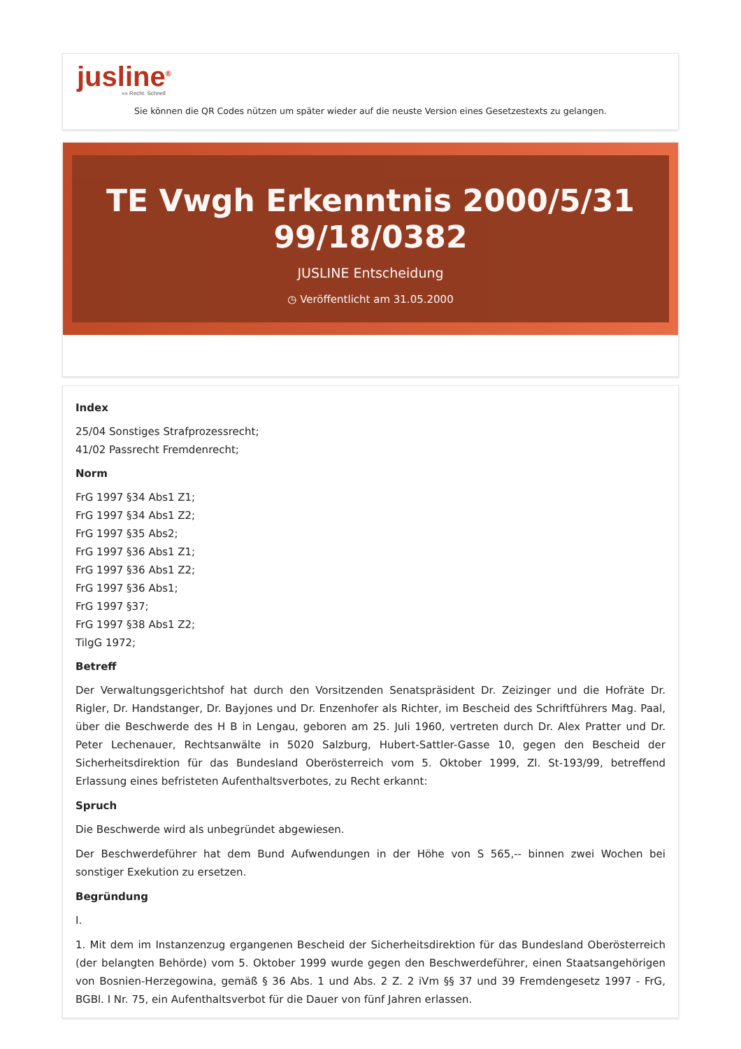jusline<sup>®</sup>
»» Recht. Schnell
Sie können die QR Codes nützen um später wieder auf die neuste Version eines Gesetzestexts zu gelangen.
TE Vwgh Erkenntnis 2000/5/31 99/18/0382
JUSLINE Entscheidung
◷ Veröffentlicht am 31.05.2000
Index
25/04 Sonstiges Strafprozessrecht;
41/02 Passrecht Fremdenrecht;
Norm
FrG 1997 §34 Abs1 Z1;
FrG 1997 §34 Abs1 Z2;
FrG 1997 §35 Abs2;
FrG 1997 §36 Abs1 Z1;
FrG 1997 §36 Abs1 Z2;
FrG 1997 §36 Abs1;
FrG 1997 §37;
FrG 1997 §38 Abs1 Z2;
TilgG 1972;
Betreff
Der Verwaltungsgerichtshof hat durch den Vorsitzenden Senatspräsident Dr. Zeizinger und die Hofräte Dr. Rigler, Dr. Handstanger, Dr. Bayjones und Dr. Enzenhofer als Richter, im Bescheid des Schriftführers Mag. Paal, über die Beschwerde des H B in Lengau, geboren am 25. Juli 1960, vertreten durch Dr. Alex Pratter und Dr. Peter Lechenauer, Rechtsanwälte in 5020 Salzburg, Hubert-Sattler-Gasse 10, gegen den Bescheid der Sicherheitsdirektion für das Bundesland Oberösterreich vom 5. Oktober 1999, Zl. St-193/99, betreffend Erlassung eines befristeten Aufenthaltsverbotes, zu Recht erkannt:
Spruch
Die Beschwerde wird als unbegründet abgewiesen.
Der Beschwerdeführer hat dem Bund Aufwendungen in der Höhe von S 565,-- binnen zwei Wochen bei sonstiger Exekution zu ersetzen.
Begründung
I.
1. Mit dem im Instanzenzug ergangenen Bescheid der Sicherheitsdirektion für das Bundesland Oberösterreich (der belangten Behörde) vom 5. Oktober 1999 wurde gegen den Beschwerdeführer, einen Staatsangehörigen von Bosnien-Herzegowina, gemäß § 36 Abs. 1 und Abs. 2 Z. 2 iVm §§ 37 und 39 Fremdengesetz 1997 - FrG, BGBl. I Nr. 75, ein Aufenthaltsverbot für die Dauer von fünf Jahren erlassen.